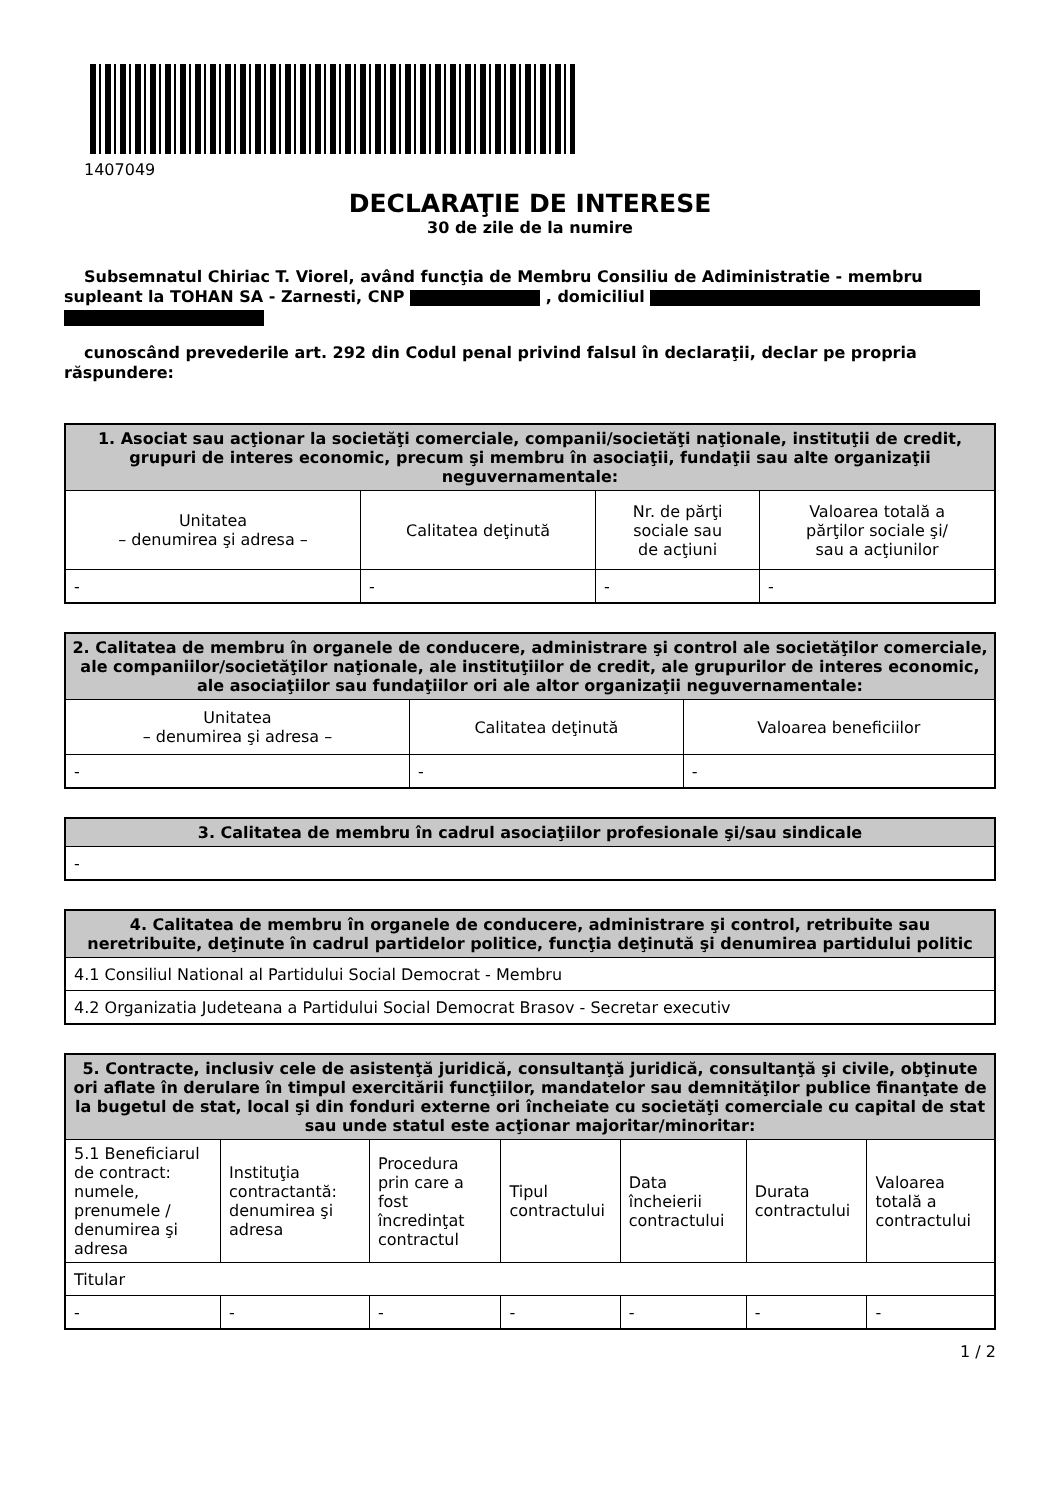1407049
DECLARAŢIE DE INTERESE
30 de zile de la numire
Subsemnatul Chiriac T. Viorel, având funcţia de Membru Consiliu de Adiministratie - membru supleant la TOHAN SA - Zarnesti, CNP , domiciliul
cunoscând prevederile art. 292 din Codul penal privind falsul în declaraţii, declar pe propria răspundere:
| 1. Asociat sau acţionar la societăţi comerciale, companii/societăţi naţionale, instituţii de credit, grupuri de interes economic, precum şi membru în asociaţii, fundaţii sau alte organizaţii neguvernamentale: | | | |
| --- | --- | --- | --- |
| Unitatea – denumirea şi adresa – | Calitatea deţinută | Nr. de părţi sociale sau de acţiuni | Valoarea totală a părţilor sociale şi/ sau a acţiunilor |
| - | - | - | - |
| 2. Calitatea de membru în organele de conducere, administrare şi control ale societăţilor comerciale, ale companiilor/societăţilor naţionale, ale instituţiilor de credit, ale grupurilor de interes economic, ale asociaţiilor sau fundaţiilor ori ale altor organizaţii neguvernamentale: | | |
| --- | --- | --- |
| Unitatea – denumirea şi adresa – | Calitatea deţinută | Valoarea beneficiilor |
| - | - | - |
| 3. Calitatea de membru în cadrul asociaţiilor profesionale şi/sau sindicale |
| --- |
| - |
| 4. Calitatea de membru în organele de conducere, administrare şi control, retribuite sau neretribuite, deţinute în cadrul partidelor politice, funcţia deţinută şi denumirea partidului politic |
| --- |
| 4.1 Consiliul National al Partidului Social Democrat - Membru |
| 4.2 Organizatia Judeteana a Partidului Social Democrat Brasov - Secretar executiv |
| 5. Contracte, inclusiv cele de asistenţă juridică, consultanţă juridică, consultanţă şi civile, obţinute ori aflate în derulare în timpul exercitării funcţiilor, mandatelor sau demnităţilor publice finanţate de la bugetul de stat, local şi din fonduri externe ori încheiate cu societăţi comerciale cu capital de stat sau unde statul este acţionar majoritar/minoritar: | | | | | | |
| --- | --- | --- | --- | --- | --- | --- |
| 5.1 Beneficiarul de contract: numele, prenumele / denumirea şi adresa | Instituţia contractantă: denumirea şi adresa | Procedura prin care a fost încredinţat contractul | Tipul contractului | Data încheierii contractului | Durata contractului | Valoarea totală a contractului |
| Titular | | | | | | |
| - | - | - | - | - | - | - |
1 / 2